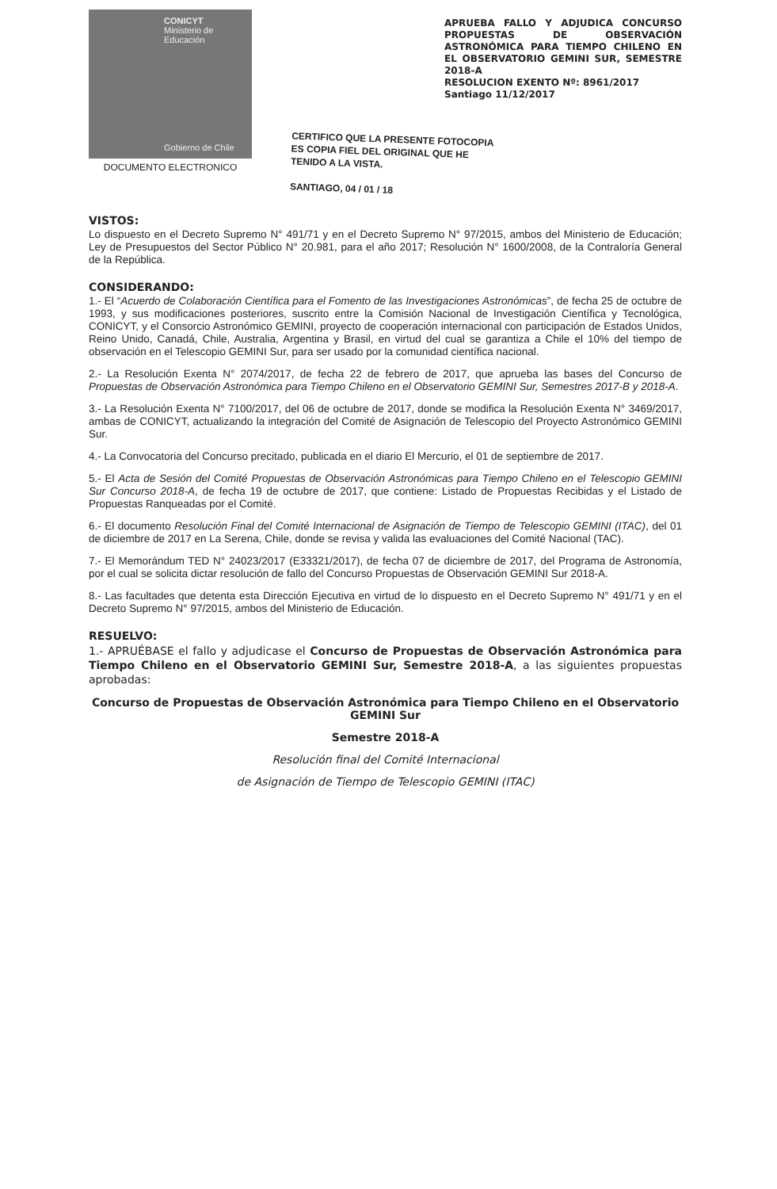CONICYT
Ministerio de Educación
Gobierno de Chile
DOCUMENTO ELECTRONICO
APRUEBA FALLO Y ADJUDICA CONCURSO PROPUESTAS DE OBSERVACIÓN ASTRONÓMICA PARA TIEMPO CHILENO EN EL OBSERVATORIO GEMINI SUR, SEMESTRE 2018-A
RESOLUCION EXENTO Nº: 8961/2017
Santiago 11/12/2017
CERTIFICO QUE LA PRESENTE FOTOCOPIA
ES COPIA FIEL DEL ORIGINAL QUE HE
TENIDO A LA VISTA.
SANTIAGO, 04 / 01 / 18
VISTOS:
Lo dispuesto en el Decreto Supremo N° 491/71 y en el Decreto Supremo N° 97/2015, ambos del Ministerio de Educación; Ley de Presupuestos del Sector Público N° 20.981, para el año 2017; Resolución N° 1600/2008, de la Contraloría General de la República.
CONSIDERANDO:
1.- El “Acuerdo de Colaboración Científica para el Fomento de las Investigaciones Astronómicas”, de fecha 25 de octubre de 1993, y sus modificaciones posteriores, suscrito entre la Comisión Nacional de Investigación Científica y Tecnológica, CONICYT, y el Consorcio Astronómico GEMINI, proyecto de cooperación internacional con participación de Estados Unidos, Reino Unido, Canadá, Chile, Australia, Argentina y Brasil, en virtud del cual se garantiza a Chile el 10% del tiempo de observación en el Telescopio GEMINI Sur, para ser usado por la comunidad científica nacional.
2.- La Resolución Exenta N° 2074/2017, de fecha 22 de febrero de 2017, que aprueba las bases del Concurso de Propuestas de Observación Astronómica para Tiempo Chileno en el Observatorio GEMINI Sur, Semestres 2017-B y 2018-A.
3.- La Resolución Exenta N° 7100/2017, del 06 de octubre de 2017, donde se modifica la Resolución Exenta N° 3469/2017, ambas de CONICYT, actualizando la integración del Comité de Asignación de Telescopio del Proyecto Astronómico GEMINI Sur.
4.- La Convocatoria del Concurso precitado, publicada en el diario El Mercurio, el 01 de septiembre de 2017.
5.- El Acta de Sesión del Comité Propuestas de Observación Astronómicas para Tiempo Chileno en el Telescopio GEMINI Sur Concurso 2018-A, de fecha 19 de octubre de 2017, que contiene: Listado de Propuestas Recibidas y el Listado de Propuestas Ranqueadas por el Comité.
6.- El documento Resolución Final del Comité Internacional de Asignación de Tiempo de Telescopio GEMINI (ITAC), del 01 de diciembre de 2017 en La Serena, Chile, donde se revisa y valida las evaluaciones del Comité Nacional (TAC).
7.- El Memorándum TED N° 24023/2017 (E33321/2017), de fecha 07 de diciembre de 2017, del Programa de Astronomía, por el cual se solicita dictar resolución de fallo del Concurso Propuestas de Observación GEMINI Sur 2018-A.
8.- Las facultades que detenta esta Dirección Ejecutiva en virtud de lo dispuesto en el Decreto Supremo N° 491/71 y en el Decreto Supremo N° 97/2015, ambos del Ministerio de Educación.
RESUELVO:
1.- APRUÉBASE el fallo y adjudicase el Concurso de Propuestas de Observación Astronómica para Tiempo Chileno en el Observatorio GEMINI Sur, Semestre 2018-A, a las siguientes propuestas aprobadas:
Concurso de Propuestas de Observación Astronómica para Tiempo Chileno en el Observatorio GEMINI Sur
Semestre 2018-A
Resolución final del Comité Internacional
de Asignación de Tiempo de Telescopio GEMINI (ITAC)